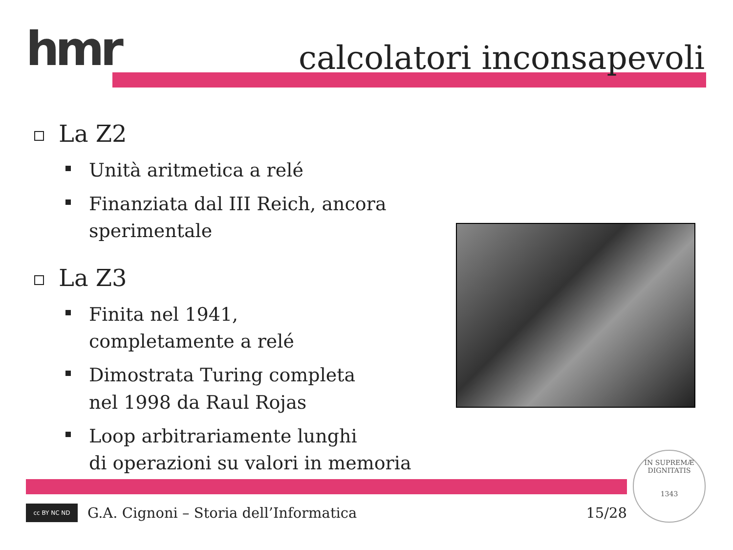hmr calcolatori inconsapevoli
La Z2
Unità aritmetica a relé
Finanziata dal III Reich, ancora sperimentale
La Z3
Finita nel 1941,
completamente a relé
Dimostrata Turing completa
nel 1998 da Raul Rojas
Loop arbitrariamente lunghi
di operazioni su valori in memoria
cc BY NC ND
G.A. Cignoni – Storia dell’Informatica 15/28
IN SUPREMÆ DIGNITATIS
1343